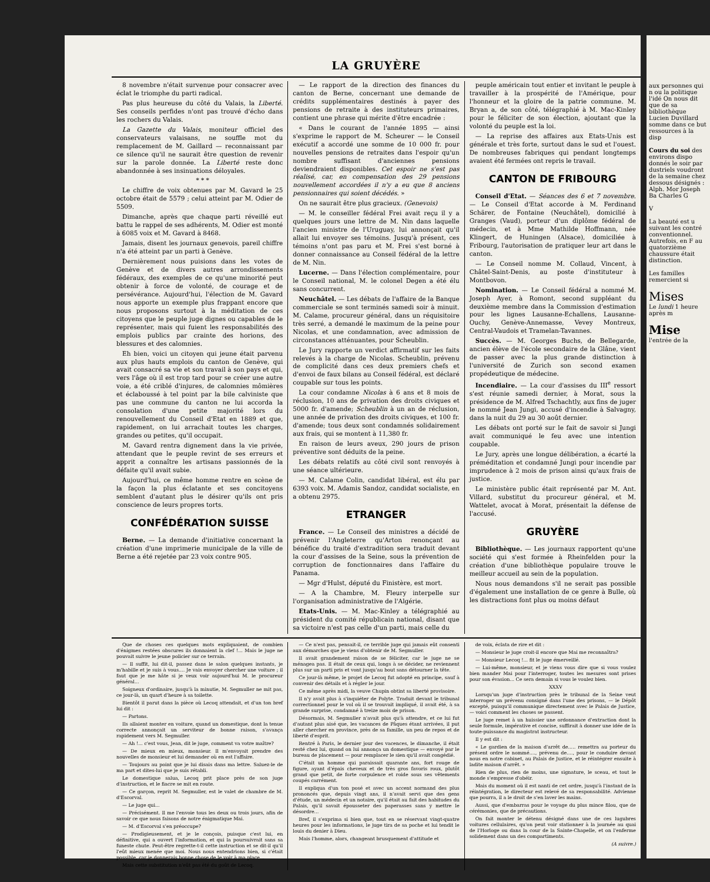LA GRUYÈRE
8 novembre n'était survenue pour consacrer avec éclat le triomphe du parti radical.
Pas plus heureuse du côté du Valais, la Liberté. Ses conseils perfides n'ont pas trouvé d'écho dans les rochers du Valais.
La Gazette du Valais, moniteur officiel des conservateurs valaisans, ne souffle mot du remplacement de M. Gaillard — reconnaissant par ce silence qu'il ne saurait être question de revenir sur la parole donnée. La Liberté reste donc abandonnée à ses insinuations déloyales.
* * *
Le chiffre de voix obtenues par M. Gavard le 25 octobre était de 5579 ; celui atteint par M. Odier de 5509.
Dimanche, après que chaque parti réveillé eut battu le rappel de ses adhérents, M. Odier est monté à 6085 voix et M. Gavard à 8468.
Jamais, disent les journaux genevois, pareil chiffre n'a été atteint par un parti à Genève.
Dernièrement nous puisions dans les votes de Genève et de divers autres arrondissements fédéraux, des exemples de ce qu'une minorité peut obtenir à force de volonté, de courage et de persévérance. Aujourd'hui, l'élection de M. Gavard nous apporte un exemple plus frappant encore que nous proposons surtout à la méditation de ces citoyens que le peuple juge dignes ou capables de le représenter, mais qui fuient les responsabilités des emplois publics par crainte des horions, des blessures et des calomnies.
Eh bien, voici un citoyen qui jeune était parvenu aux plus hauts emplois du canton de Genève, qui avait consacré sa vie et son travail à son pays et qui, vers l'âge où il est trop tard pour se créer une autre voie, a été criblé d'injures, de calomnies mômières et éclaboussé à tel point par la bile calviniste que pas une commune du canton ne lui accorda la consolation d'une petite majorité lors du renouvellement du Conseil d'Etat en 1889 et que, rapidement, on lui arrachait toutes les charges, grandes ou petites, qu'il occupait.
M. Gavard rentra dignement dans la vie privée, attendant que le peuple revint de ses erreurs et apprit a connaître les artisans passionnés de la défaite qu'il avait subie.
Aujourd'hui, ce même homme rentre en scène de la façon la plus éclatante et ses concitoyens semblent d'autant plus le désirer qu'ils ont pris conscience de leurs propres torts.
CONFÉDÉRATION SUISSE
Berne. — La demande d'initiative concernant la création d'une imprimerie municipale de la ville de Berne a été rejetée par 23 voix contre 905.
— Le rapport de la direction des finances du canton de Berne, concernant une demande de crédits supplémentaires destinés à payer des pensions de retraite à des instituteurs primaires, contient une phrase qui mérite d'être encadrée :
« Dans le courant de l'année 1895 — ainsi s'exprime le rapport de M. Scheurer — le Conseil exécutif a accordé une somme de 10 000 fr. pour nouvelles pensions de retraites dans l'espoir qu'un nombre suffisant d'anciennes pensions deviendraient disponibles. Cet espoir ne s'est pas réalisé, car, en compensation des 29 pensions nouvellement accordées il n'y a eu que 8 anciens pensionnaires qui soient décédés. »
On ne saurait être plus gracieux. (Genevois)
— M. le conseiller fédéral Frei avait reçu il y a quelques jours une lettre de M. Nin dans laquelle l'ancien ministre de l'Uruguay, lui annonçait qu'il allait lui envoyer ses témoins. Jusqu'à présent, ces témoins n'ont pas paru et M. Frei s'est borné à donner connaissance au Conseil fédéral de la lettre de M. Nin.
Lucerne. — Dans l'élection complémentaire, pour le Conseil national, M. le colonel Degen a été élu sans concurrent.
Neuchâtel. — Les débats de l'affaire de la Banque commerciale se sont terminés samedi soir à minuit. M. Calame, procureur général, dans un réquisitoire très serré, a demandé le maximum de la peine pour Nicolas, et une condamnation, avec admission de circonstances atténuantes, pour Scheublin.
Le Jury rapporte un verdict affirmatif sur les faits relevés à la charge de Nicolas. Scheublin, prévenu de complicité dans ces deux premiers chefs et d'envoi de faux bilans au Conseil fédéral, est déclaré coupable sur tous les points.
La cour condamne Nicolas à 6 ans et 8 mois de réclusion, 10 ans de privation des droits civiques et 5000 fr. d'amende; Scheublin à un an de réclusion, une année de privation des droits civiques, et 100 fr. d'amende; tous deux sont condamnés solidairement aux frais, qui se montent à 11,380 fr.
En raison de leurs aveux, 290 jours de prison préventive sont déduits de la peine.
Les débats relatifs au côté civil sont renvoyés à une séance ultérieure.
— M. Calame Colin, candidat libéral, est élu par 6393 voix. M. Adamis Sandoz, candidat socialiste, en a obtenu 2975.
ETRANGER
France. — Le Conseil des ministres a décidé de prévenir l'Angleterre qu'Arton renonçant au bénéfice du traité d'extradition sera traduit devant la cour d'assises de la Seine, sous la prévention de corruption de fonctionnaires dans l'affaire du Panama.
— Mgr d'Hulst, député du Finistère, est mort.
— A la Chambre, M. Fleury interpelle sur l'organisation administrative de l'Algérie.
Etats-Unis. — M. Mac-Kinley a télégraphié au président du comité républicain national, disant que sa victoire n'est pas celle d'un parti, mais celle du
peuple américain tout entier et invitant le peuple à travailler à la prospérité de l'Amérique, pour l'honneur et la gloire de la patrie commune. M. Bryan a, de son côté, télégraphié à M. Mac-Kinley pour le féliciter de son élection, ajoutant que la volonté du peuple est la loi.
— La reprise des affaires aux Etats-Unis est générale et très forte, surtout dans le sud et l'ouest. De nombreuses fabriques qui pendant longtemps avaient été fermées ont repris le travail.
CANTON DE FRIBOURG
Conseil d'Etat. — Séances des 6 et 7 novembre. — Le Conseil d'Etat accorde à M. Ferdinand Schärer, de Fontaine (Neuchâtel), domicilié à Granges (Vaud), porteur d'un diplôme fédéral de médecin, et à Mme Mathilde Hoffmann, née Klingert, de Huningen (Alsace), domiciliée à Fribourg, l'autorisation de pratiquer leur art dans le canton.
— Le Conseil nomme M. Collaud, Vincent, à Châtel-Saint-Denis, au poste d'instituteur à Montbovon.
Nomination. — Le Conseil fédéral a nommé M. Joseph Ayer, à Romont, second suppléant du deuxième membre dans la Commission d'estimation pour les lignes Lausanne-Echallens, Lausanne-Ouchy, Genève-Annemasse, Vevey Montreux, Central-Vaudois et Tramelan-Tavannes.
Succès. — M. Georges Buchs, de Bellegarde, ancien élève de l'école secondaire de la Glâne, vient de passer avec la plus grande distinction à l'université de Zurich son second examen propédeutique de médecine.
Incendiaire. — La cour d'assises du III<sup>e</sup> ressort s'est réunie samedi dernier, à Morat, sous la présidence de M. Alfred Tschachtly, aux fins de juger le nommé Jean Jungi, accusé d'incendie à Salvagny, dans la nuit du 29 au 30 août dernier.
Les débats ont porté sur le fait de savoir si Jungi avait communiqué le feu avec une intention coupable.
Le Jury, après une longue délibération, a écarté la préméditation et condamné Jungi pour incendie par imprudence à 2 mois de prison ainsi qu'aux frais de justice.
Le ministère public était représenté par M. Ant. Villard, substitut du procureur général, et M. Wattelet, avocat à Morat, présentait la défense de l'accusé.
GRUYÈRE
Bibliothèque. — Les journaux rapportent qu'une société qui s'est formée à Rheinfelden pour la création d'une bibliothèque populaire trouve le meilleur accueil au sein de la population.
Nous nous demandons s'il ne serait pas possible d'également une installation de ce genre à Bulle, où les distractions font plus ou moins défaut
Que de choses ces quelques mots expliquaient, de combien d'énigmes restées obscures ils donnaient la clef !... Mais le juge ne pouvait suivre le jeune policier sur ce terrain.
— Il suffit, lui dit-il, passez dans le salon quelques instants, je m'habille et je suis à vous.... Je vais envoyer chercher une voiture ; il faut que je me hâte si je veux voir aujourd'hui M. le procureur général...
Soigneux d'ordinaire, jusqu'à la minutie, M. Segmuller ne mit pas, ce jour-là, un quart d'heure à sa toilette.
Bientôt il parut dans la pièce où Lecoq attendait, et d'un ton bref lui dit :
— Partons.
Ils allaient monter en voiture, quand un domestique, dont la tenue correcte annonçait un serviteur de bonne raison, s'avança rapidement vers M. Segmuller.
— Ah !... c'est vous, Jean, dit le juge, comment va votre maître?
— De mieux en mieux, monsieur. Il m'envoyait prendre des nouvelles de monsieur et lui demander où en est l'affaire.
— Toujours au point que je lui disais dans ma lettre. Saluez-le de ma part et dites-lui que je suis rétabli.
Le domestique salua, Lecoq prit place près de son juge d'instruction, et le fiacre se mit en route.
— Ce garçon, reprit M. Segmuller, est le valet de chambre de M. d'Escorval.
— Le juge qui...
— Précisément. Il me l'envoie tous les deux ou trois jours, afin de savoir ce que nous faisons de notre énigmatique Mai.
— M. d'Escorval s'en préoccupe?
— Prodigieusement, et je le conçois, puisque c'est lui, en définitive, qui a ouvert l'information, et qui la poursuivrait sans sa funeste chute. Peut-être regrette-t-il cette instruction et se dit-il qu'il l'eût mieux menée que moi. Nous nous entendrions bien, si c'était possible, car je donnerais bonne chose de le voir à ma place...
Mais cette substitution n'eût pas été du goût de Lecoq.
— Ce n'est pas, pensait-il, ce terrible juge qui jamais eût consenti aux démarches que je viens d'obtenir de M. Segmuller.
Il avait grandement raison de se féliciter, car le juge ne se ménagea pas. Il était de ceux qui, longs à se décider, ne reviennent plus sur un parti pris et vont jusqu'au bout sans détourner la tête.
Ce jour-là même, le projet de Lecoq fut adopté en principe, sauf à convenir des détails et à régler le jour.
Ce même après midi, la veuve Chupin obtint sa liberté provisoire.
Il n'y avait plus à s'inquiéter de Polyte. Traduit devant le tribunal correctionnel pour le vol où il se trouvait impliqué, il avait été, à sa grande surprise, condamné à treize mois de prison.
Désormais, M. Segmuller n'avait plus qu'à attendre, et ce lui fut d'autant plus aisé que, les vacances de Pâques étant arrivées, il put aller chercher en province, près de sa famille, un peu de repos et de liberté d'esprit.
Rentré à Paris, le dernier jour des vacences, le dimanche, il était resté chez lui, quand on lui annonça un domestique — envoyé par le bureau de placement — pour remplacer le sien qu'il avait congédié.
C'était un homme qui paraissait quarante ans, fort rouge de figure, ayant d'épais cheveux et de très gros favoris roux, plutôt grand que petit, de forte corpulence et roide sous ses vêtements coupés carrément.
Il expliqua d'un ton posé et avec un accent normand des plus prononcés que, depuis vingt ans, il n'avait servi que des gens d'étude, un médecin et un notaire, qu'il était au fait des habitudes du Palais, qu'il savait épousseter des paperasses sans y mettre le désordre...
Bref, il s'exprima si bien que, tout en se réservant vingt-quatre heures pour les informations, le juge tira de sa poche et lui tendit le louis du denier à Dieu.
Mais l'homme, alors, changeant brusquement d'attitude et
de voix, éclata de rire et dit :
— Monsieur le juge croit-il encore que Mai me reconnaîtra?
— Monsieur Lecoq !... fit le juge émerveillé.
— Lui-même, monsieur, et je viens vous dire que si vous voulez bien mander Mai pour l'interroger, toutes les mesures sont prises pour son évasion... Ce sera demain si vous le voulez bien.
XXXV
Lorsqu'un juge d'instruction près le tribunal de la Seine veut interroger un prévenu consigné dans l'une des prisons, — le Dépôt excepté, puisqu'il communique directement avec le Palais de Justice, — voici comment les choses se passent.
Le juge remet à un huissier une ordonnance d'extraction dont la seule formule, impérative et concise, suffirait à donner une idée de la toute-puissance du magistrat instructeur.
Il y est dit :
« Le gardien de la maison d'arrêt de..... remettra au porteur du présent ordre le nommé...., prévenu de...., pour le conduire devant nous en notre cabinet, au Palais de Justice, et le réintégrer ensuite à ladite maison d'arrêt. »
Rien de plus, rien de moins, une signature, le sceau, et tout le monde s'empresse d'obéir.
Mais du moment où il est nanti de cet ordre, jusqu'à l'instant de la réintégration, le directeur est relevé de sa responsabilité. Advienne que pourra, il a le droit de s'en laver les mains.
Aussi, que d'embarras pour le voyage du plus mince filou, que de cérémonies, que de précautions.
On fait monter le détenu désigné dans une de ces lugubres voitures cellulaires, qu'on peut voir stationner à la journée au quai de l'Horloge ou dans la cour de la Sainte-Chapelle, et on l'enferme solidement dans un des compartiments.
(A suivre.)
aux personnes qui n ou la politique l'idé On nous dit que de sa bibliothèque Lucien Duvillard somme dans ce but ressources à la disp
Cours du soi des environs dispo donnés le soir par dustriels voudront de la semaine chez dessous désignés : Alph. Mor Joseph Ba Charles G
V
La beauté est u suivant les contré conventionnel. Autrefois, en F au quatorzième chaussure était distinction.
Les familles remercient si
Mises
Le lundi 1 heure après m
Mise
l'entrée de la